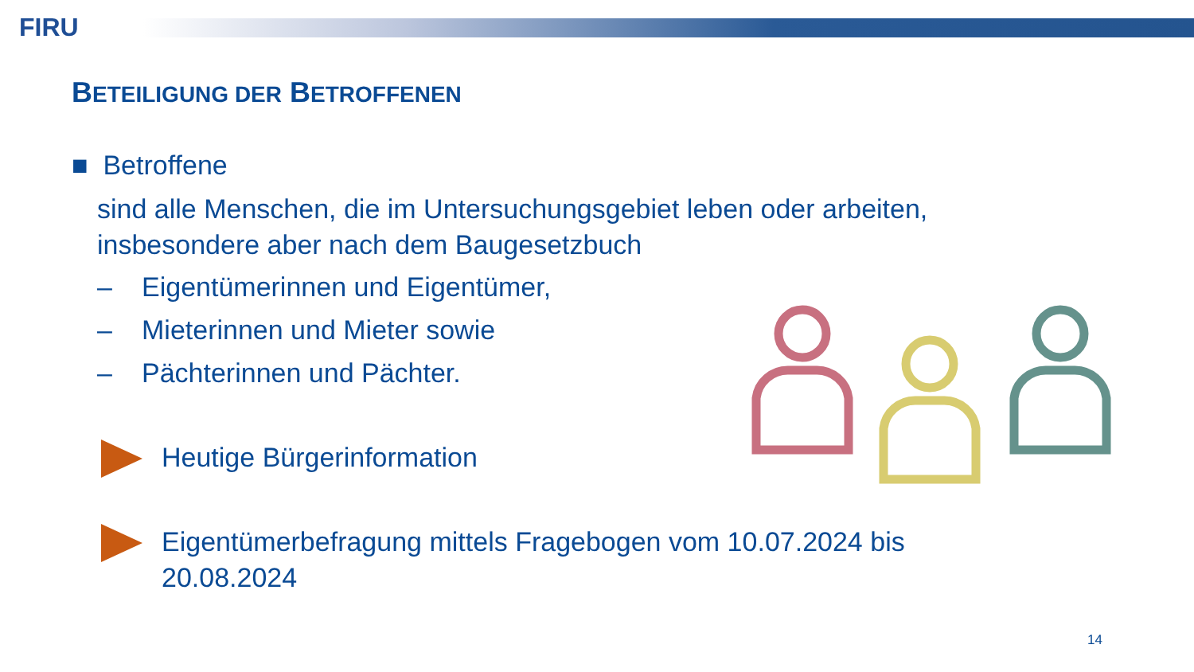FIRU
BETEILIGUNG DER BETROFFENEN
■ Betroffene
sind alle Menschen, die im Untersuchungsgebiet leben oder arbeiten, insbesondere aber nach dem Baugesetzbuch
– Eigentümerinnen und Eigentümer,
– Mieterinnen und Mieter sowie
– Pächterinnen und Pächter.
Heutige Bürgerinformation
Eigentümerbefragung mittels Fragebogen vom 10.07.2024 bis 20.08.2024
14